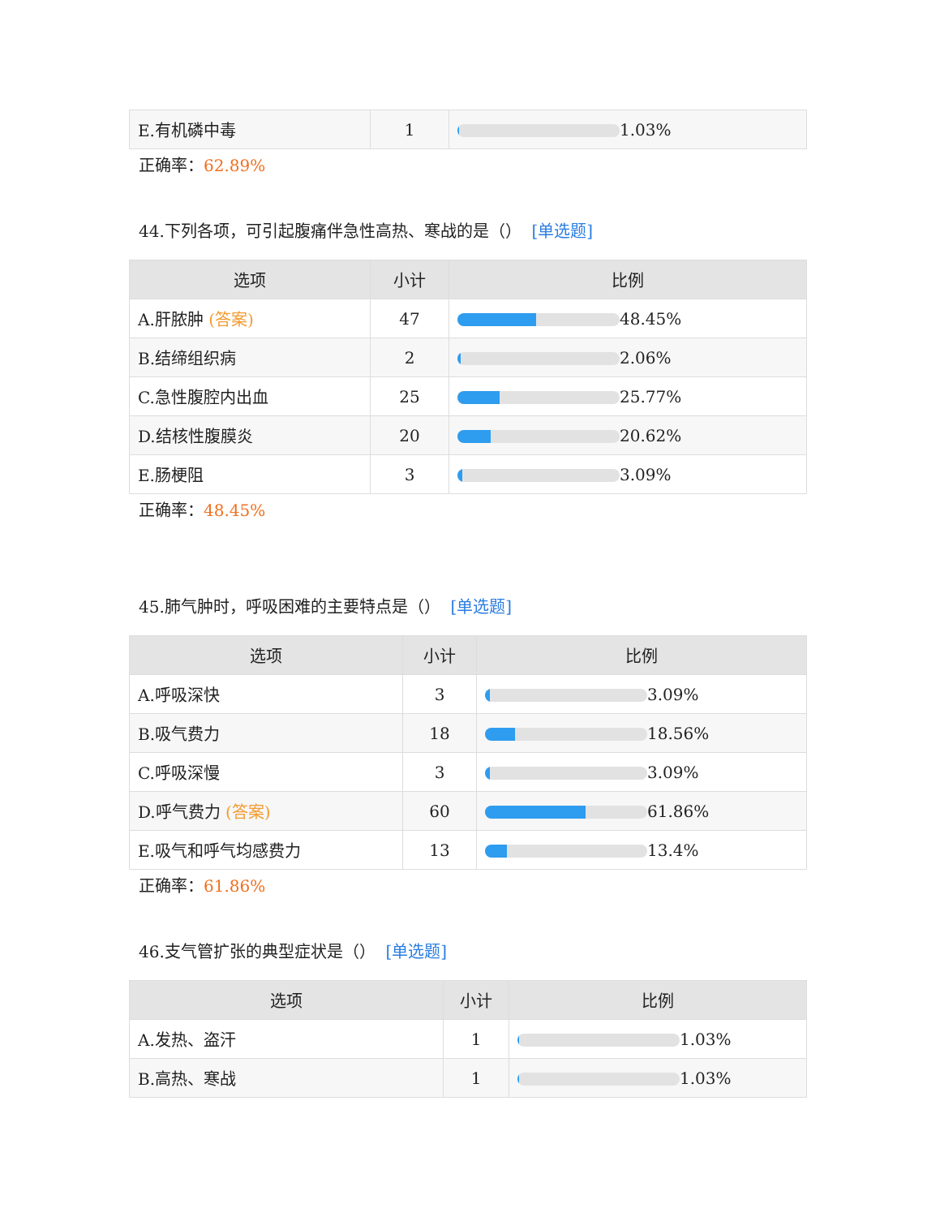| E.有机磷中毒 | 1 | 1.03% |
正确率：62.89%
44.下列各项，可引起腹痛伴急性高热、寒战的是（） [单选题]
| 选项 | 小计 | 比例 |
| --- | --- | --- |
| A.肝脓肿 (答案) | 47 | 48.45% |
| B.结缔组织病 | 2 | 2.06% |
| C.急性腹腔内出血 | 25 | 25.77% |
| D.结核性腹膜炎 | 20 | 20.62% |
| E.肠梗阻 | 3 | 3.09% |
正确率：48.45%
45.肺气肿时，呼吸困难的主要特点是（） [单选题]
| 选项 | 小计 | 比例 |
| --- | --- | --- |
| A.呼吸深快 | 3 | 3.09% |
| B.吸气费力 | 18 | 18.56% |
| C.呼吸深慢 | 3 | 3.09% |
| D.呼气费力 (答案) | 60 | 61.86% |
| E.吸气和呼气均感费力 | 13 | 13.4% |
正确率：61.86%
46.支气管扩张的典型症状是（） [单选题]
| 选项 | 小计 | 比例 |
| --- | --- | --- |
| A.发热、盗汗 | 1 | 1.03% |
| B.高热、寒战 | 1 | 1.03% |